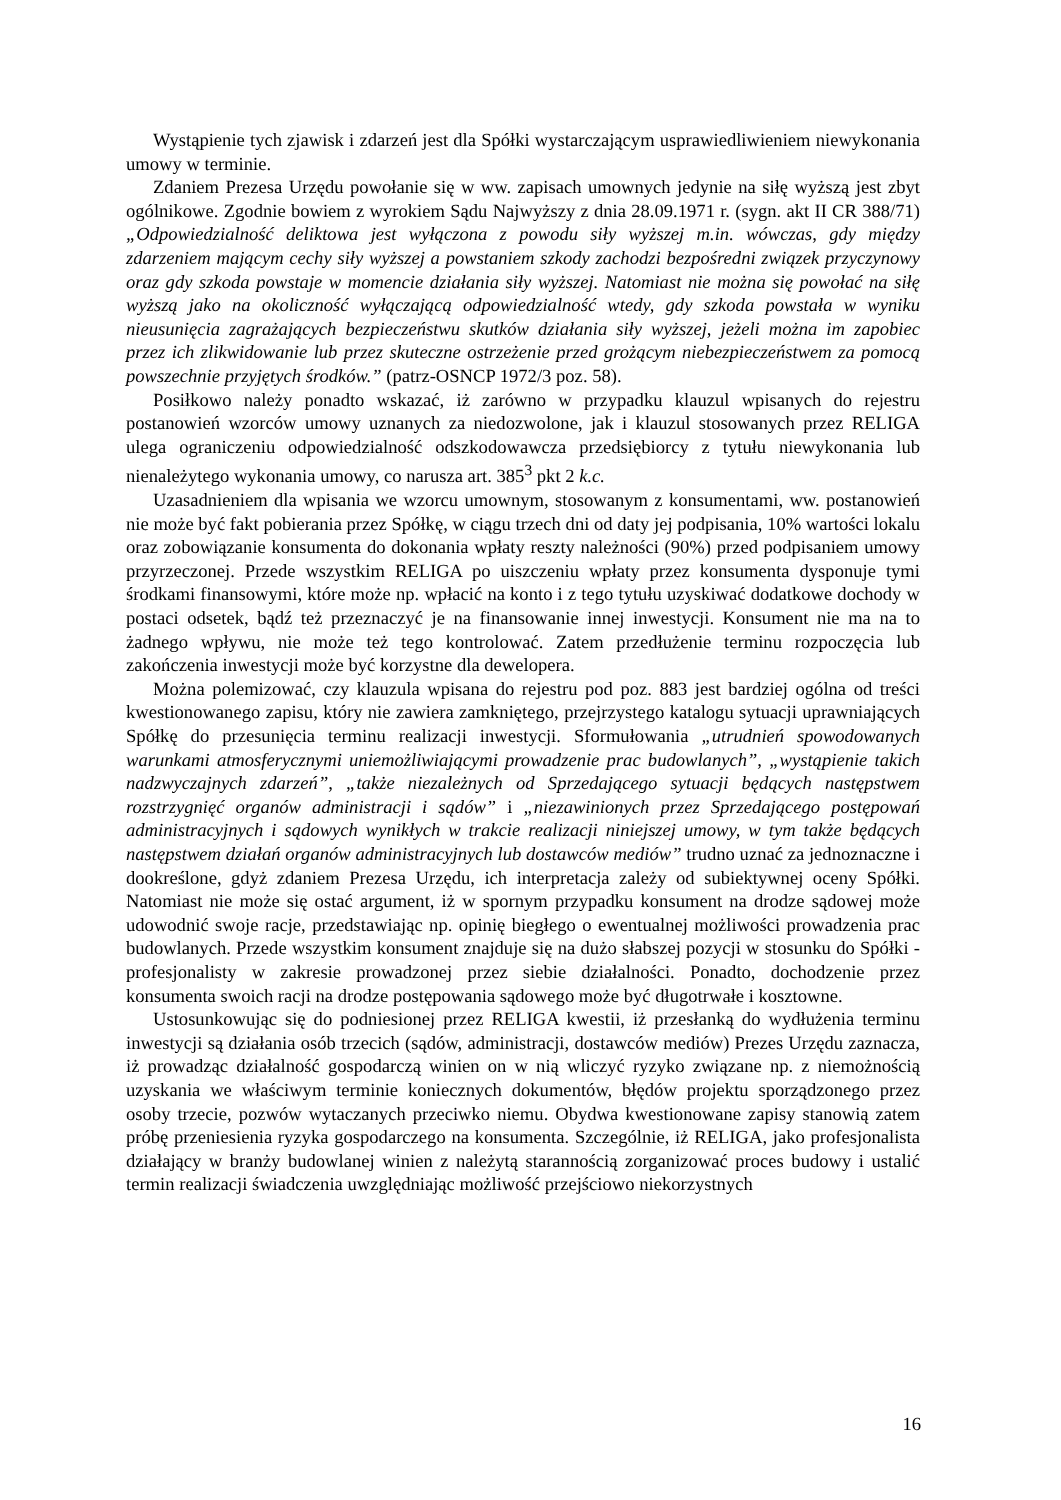Wystąpienie tych zjawisk i zdarzeń jest dla Spółki wystarczającym usprawiedliwieniem niewykonania umowy w terminie.
Zdaniem Prezesa Urzędu powołanie się w ww. zapisach umownych jedynie na siłę wyższą jest zbyt ogólnikowe. Zgodnie bowiem z wyrokiem Sądu Najwyższy z dnia 28.09.1971 r. (sygn. akt II CR 388/71) „Odpowiedzialność deliktowa jest wyłączona z powodu siły wyższej m.in. wówczas, gdy między zdarzeniem mającym cechy siły wyższej a powstaniem szkody zachodzi bezpośredni związek przyczynowy oraz gdy szkoda powstaje w momencie działania siły wyższej. Natomiast nie można się powołać na siłę wyższą jako na okoliczność wyłączającą odpowiedzialność wtedy, gdy szkoda powstała w wyniku nieusunięcia zagrażających bezpieczeństwu skutków działania siły wyższej, jeżeli można im zapobiec przez ich zlikwidowanie lub przez skuteczne ostrzeżenie przed grożącym niebezpieczeństwem za pomocą powszechnie przyjętych środków.” (patrz-OSNCP 1972/3 poz. 58).
Posiłkowo należy ponadto wskazać, iż zarówno w przypadku klauzul wpisanych do rejestru postanowień wzorców umowy uznanych za niedozwolone, jak i klauzul stosowanych przez RELIGA ulega ograniczeniu odpowiedzialność odszkodowawcza przedsiębiorcy z tytułu niewykonania lub nienależytego wykonania umowy, co narusza art. 385<sup>3</sup> pkt 2 k.c.
Uzasadnieniem dla wpisania we wzorcu umownym, stosowanym z konsumentami, ww. postanowień nie może być fakt pobierania przez Spółkę, w ciągu trzech dni od daty jej podpisania, 10% wartości lokalu oraz zobowiązanie konsumenta do dokonania wpłaty reszty należności (90%) przed podpisaniem umowy przyrzeczonej. Przede wszystkim RELIGA po uiszczeniu wpłaty przez konsumenta dysponuje tymi środkami finansowymi, które może np. wpłacić na konto i z tego tytułu uzyskiwać dodatkowe dochody w postaci odsetek, bądź też przeznaczyć je na finansowanie innej inwestycji. Konsument nie ma na to żadnego wpływu, nie może też tego kontrolować. Zatem przedłużenie terminu rozpoczęcia lub zakończenia inwestycji może być korzystne dla dewelopera.
Można polemizować, czy klauzula wpisana do rejestru pod poz. 883 jest bardziej ogólna od treści kwestionowanego zapisu, który nie zawiera zamkniętego, przejrzystego katalogu sytuacji uprawniających Spółkę do przesunięcia terminu realizacji inwestycji. Sformułowania „utrudnień spowodowanych warunkami atmosferycznymi uniemożliwiającymi prowadzenie prac budowlanych”, „wystąpienie takich nadzwyczajnych zdarzeń”, „także niezależnych od Sprzedającego sytuacji będących następstwem rozstrzygnięć organów administracji i sądów” i „niezawinionych przez Sprzedającego postępowań administracyjnych i sądowych wynikłych w trakcie realizacji niniejszej umowy, w tym także będących następstwem działań organów administracyjnych lub dostawców mediów” trudno uznać za jednoznaczne i dookreślone, gdyż zdaniem Prezesa Urzędu, ich interpretacja zależy od subiektywnej oceny Spółki. Natomiast nie może się ostać argument, iż w spornym przypadku konsument na drodze sądowej może udowodnić swoje racje, przedstawiając np. opinię biegłego o ewentualnej możliwości prowadzenia prac budowlanych. Przede wszystkim konsument znajduje się na dużo słabszej pozycji w stosunku do Spółki - profesjonalisty w zakresie prowadzonej przez siebie działalności. Ponadto, dochodzenie przez konsumenta swoich racji na drodze postępowania sądowego może być długotrwałe i kosztowne.
Ustosunkowując się do podniesionej przez RELIGA kwestii, iż przesłanką do wydłużenia terminu inwestycji są działania osób trzecich (sądów, administracji, dostawców mediów) Prezes Urzędu zaznacza, iż prowadząc działalność gospodarczą winien on w nią wliczyć ryzyko związane np. z niemożnością uzyskania we właściwym terminie koniecznych dokumentów, błędów projektu sporządzonego przez osoby trzecie, pozwów wytaczanych przeciwko niemu. Obydwa kwestionowane zapisy stanowią zatem próbę przeniesienia ryzyka gospodarczego na konsumenta. Szczególnie, iż RELIGA, jako profesjonalista działający w branży budowlanej winien z należytą starannością zorganizować proces budowy i ustalić termin realizacji świadczenia uwzględniając możliwość przejściowo niekorzystnych
16